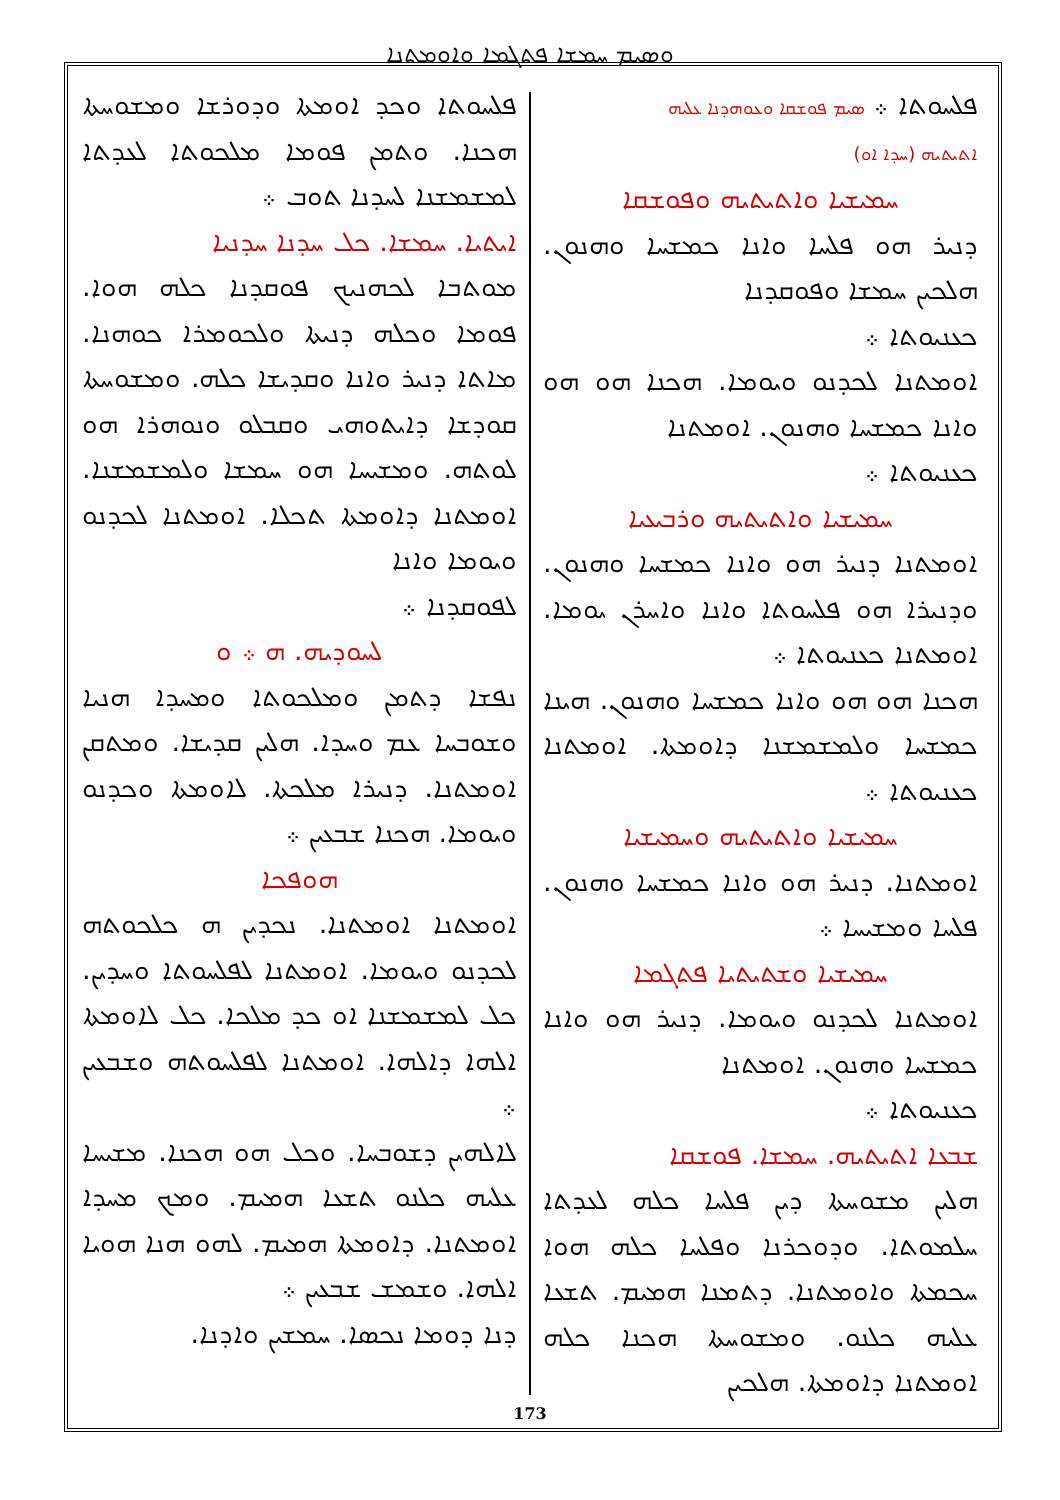ܘܣܝܡ ܚܡܫܐ ܦܬܓܡܐ ܘܐܘܡܬܢܐ
ܦܠܚܘܬܐ ܀ ܣܝܡ ܦܘܫܩܐ ܘܥܘܗܕܢܐ ܥܠܝܗ
ܐܬܝܬܝܗ (ܚܕܐ ܐܘ)
ܚܡܝܫܝܐ ܘܐܬܝܬܝܗ ܘܦܘܫܩܐ
ܕܢܝܪ ܗܘ ܦܠܚܐ ܘܐܢܐ ܟܡܫܚܐ ܘܗܢܘܢ. ܗܠܟܝܢ ܚܡܫܐ ܘܦܘܩܕܢܐ
ܟܥܢܝܘܬܐ ܀
ܐܘܡܬܢܐ ܠܟܕܢܘ ܘܝܘܡܐ. ܗܟܢܐ ܗܘ ܗܘ ܘܐܢܐ ܟܡܫܚܐ ܘܗܢܘܢ. ܐܘܡܬܢܐ
ܟܥܢܝܘܬܐ ܀
ܚܡܝܫܝܐ ܘܐܬܝܬܝܗ ܘܪܒܝܥܝܐ
ܐܘܡܬܢܐ ܕܢܝܪ ܗܘ ܘܐܢܐ ܟܡܫܚܐ ܘܗܢܘܢ. ܘܕܢܝܪܐ ܗܘ ܦܠܚܘܬܐ ܘܐܢܐ ܘܐܚܪܢ ܝܘܡܐ. ܐܘܡܬܢܐ ܟܥܢܝܘܬܐ ܀
ܗܟܢܐ ܗܘ ܗܘ ܘܐܢܐ ܟܡܫܚܐ ܘܗܢܘܢ. ܗܝܢܐ ܟܡܫܚܐ ܘܠܡܫܡܫܢܐ ܕܐܘܡܬܐ. ܐܘܡܬܢܐ ܟܥܢܝܘܬܐ ܀
ܚܡܝܫܝܐ ܘܐܬܝܬܝܗ ܘܚܡܝܫܝܐ
ܐܘܡܬܢܐ. ܕܢܝܪ ܗܘ ܘܐܢܐ ܟܡܫܚܐ ܘܗܢܘܢ. ܦܠܚܐ ܘܡܫܝܚܐ ܀
ܚܡܝܫܝܐ ܘܫܬܝܬܝܐ ܦܬܓܡܐ
ܐܘܡܬܢܐ ܠܟܕܢܘ ܘܝܘܡܐ. ܕܢܝܪ ܗܘ ܘܐܢܐ ܟܡܫܚܐ ܘܗܢܘܢ. ܐܘܡܬܢܐ
ܟܥܢܝܘܬܐ ܀
ܫܒܥܐ ܐܬܝܬܝܗ. ܚܡܫܐ. ܦܘܫܩܐ
ܗܠܝܢ ܡܫܘܚܬܐ ܕܝܢ ܦܠܚܐ ܟܠܗ ܠܥܕܬܐ ܚܠܡܘܬܐ. ܘܕܘܟܪܢܐ ܘܦܠܚܐ ܟܠܗ ܗܘܐ ܚܟܡܬܐ ܘܐܘܡܬܢܐ. ܕܬܡܢܐ ܗܡܝܡ. ܬܫܥܐ ܥܠܝܗ ܟܠܢܘ. ܘܡܫܘܚܬܐ ܗܟܢܐ ܟܠܗ ܐܘܡܬܢܐ ܕܐܘܡܬܐ. ܗܠܟܝܢ
ܦܠܚܘܬܐ ܘܟܕ ܐܘܡܬܐ ܘܕܘܪܫܐ ܘܡܫܘܚܬܐ ܗܟܢܐ. ܘܬܡܢ ܦܘܡܐ ܡܠܟܘܬܐ ܠܥܕܬܐ ܠܡܫܡܫܢܐ ܠܚܕܢܐ ܬܘܒ ܀
ܐܝܬܝܐ. ܚܡܫܐ. ܟܠ ܚܕܢܐ ܚܕܢܝܐ
ܡܘܬܒܐ ܠܟܗܢܝܟ ܦܘܩܕܢܐ ܟܠܗ ܗܘܐ. ܦܘܡܐ ܘܟܠܗ ܕܢܝܬܐ ܘܠܟܘܡܪܐ ܟܘܗܢܐ. ܡܐܬܐ ܕܢܝܪ ܘܐܢܐ ܘܩܕܝܫܐ ܟܠܗ. ܘܡܫܘܚܬܐ ܩܘܕܫܐ ܕܐܝܬܘܗܝ ܘܩܒܠܘ ܘܢܘܗܪܐ ܗܘ ܠܘܬܗ. ܘܡܫܝܚܐ ܗܘ ܚܡܫܐ ܘܠܡܫܡܫܢܐ. ܐܘܡܬܢܐ ܕܐܘܡܬܐ ܬܟܠܐ. ܐܘܡܬܢܐ ܠܟܕܢܘ ܘܝܘܡܐ ܘܐܢܐ
ܠܦܘܩܕܢܐ ܀
ܠܚܘܕܝܗ. ܗ ܀ ܘ
ܢܦܫܐ ܕܬܡܢ ܘܡܠܟܘܬܐ ܘܡܚܕܐ ܗܢܝܐ ܘܫܘܒܚܐ ܥܡ ܘܚܕܐ. ܗܠܝܢ ܩܕܝܫܐ. ܘܡܬܩܢ ܐܘܡܬܢܐ. ܕܢܝܪܐ ܡܠܟܬܐ. ܠܐܘܡܬܐ ܘܟܕܢܘ ܘܝܘܡܐ. ܗܟܢܐ ܫܒܥܝܢ ܀
ܗܘܦܟܐ
ܐܘܡܬܢܐ ܐܘܡܬܢܐ. ܢܟܕܝܢ ܗ ܟܠܟܘܬܗ ܠܟܕܢܘ ܘܝܘܡܐ. ܐܘܡܬܢܐ ܠܦܠܚܘܬܐ ܘܚܕܝܢ. ܟܠ ܠܡܫܡܫܢܐ ܐܘ ܟܕ ܡܠܟܐ. ܟܠ ܠܐܘܡܬܐ ܐܠܗܐ ܕܐܠܗܐ. ܐܘܡܬܢܐ ܠܦܠܚܘܬܗ ܘܫܒܥܝܢ ܀
ܠܐܠܗܝܢ ܕܫܘܒܚܐ. ܘܟܠ ܗܘ ܗܟܢܐ. ܡܫܝܚܐ ܥܠܝܗ ܟܠܢܘ ܬܫܥܐ ܗܡܝܡ. ܘܡܟ ܡܚܕܐ ܐܘܡܬܢܐ. ܕܐܘܡܬܐ ܗܡܝܡ. ܠܗܘ ܗܢܐ ܗܘܝܐ ܐܠܗܐ. ܘܫܡܫ ܫܒܥܝܢ ܀
ܕܢܐ ܕܘܡܐ ܢܟܣܐ. ܚܡܫܝܢ ܘܐܕܢܐ.
173